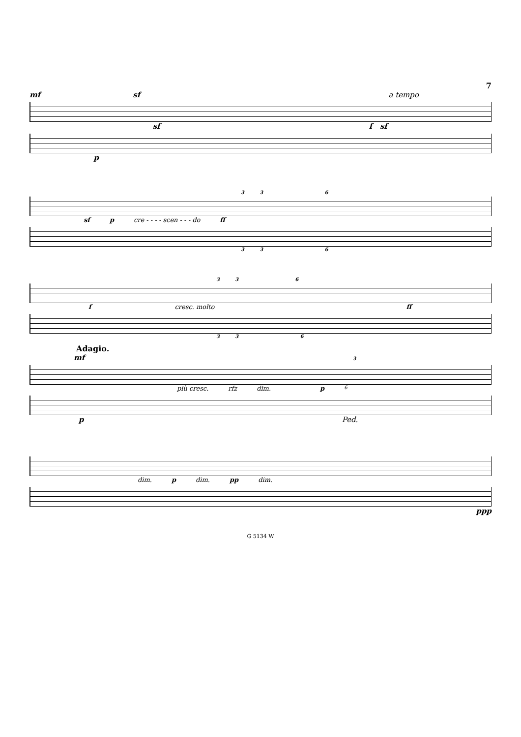7
mf sf a tempo
sf f sf
p
3 3 6
sf p cre - - - - scen - - - do ff
3 3 6
3 3 6
f cresc. molto ff
3 3 6
Adagio.
mf 3
più cresc. rfz dim. p 6
p Ped.
dim. p dim. pp dim.
ppp
G 5134 W